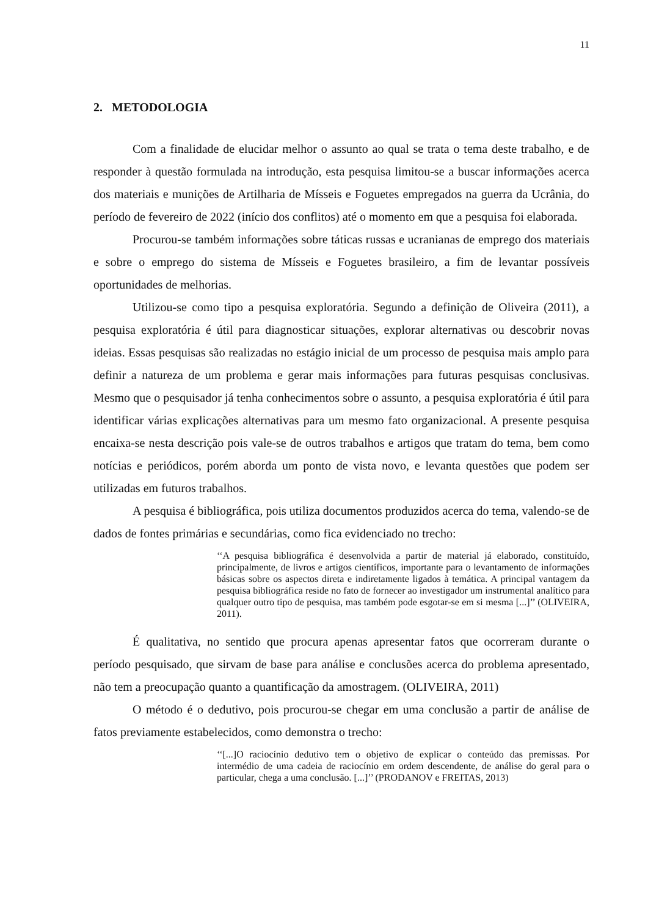11
2. METODOLOGIA
Com a finalidade de elucidar melhor o assunto ao qual se trata o tema deste trabalho, e de responder à questão formulada na introdução, esta pesquisa limitou-se a buscar informações acerca dos materiais e munições de Artilharia de Mísseis e Foguetes empregados na guerra da Ucrânia, do período de fevereiro de 2022 (início dos conflitos) até o momento em que a pesquisa foi elaborada.
Procurou-se também informações sobre táticas russas e ucranianas de emprego dos materiais e sobre o emprego do sistema de Mísseis e Foguetes brasileiro, a fim de levantar possíveis oportunidades de melhorias.
Utilizou-se como tipo a pesquisa exploratória. Segundo a definição de Oliveira (2011), a pesquisa exploratória é útil para diagnosticar situações, explorar alternativas ou descobrir novas ideias. Essas pesquisas são realizadas no estágio inicial de um processo de pesquisa mais amplo para definir a natureza de um problema e gerar mais informações para futuras pesquisas conclusivas. Mesmo que o pesquisador já tenha conhecimentos sobre o assunto, a pesquisa exploratória é útil para identificar várias explicações alternativas para um mesmo fato organizacional. A presente pesquisa encaixa-se nesta descrição pois vale-se de outros trabalhos e artigos que tratam do tema, bem como notícias e periódicos, porém aborda um ponto de vista novo, e levanta questões que podem ser utilizadas em futuros trabalhos.
A pesquisa é bibliográfica, pois utiliza documentos produzidos acerca do tema, valendo-se de dados de fontes primárias e secundárias, como fica evidenciado no trecho:
‘‘A pesquisa bibliográfica é desenvolvida a partir de material já elaborado, constituído, principalmente, de livros e artigos científicos, importante para o levantamento de informações básicas sobre os aspectos direta e indiretamente ligados à temática. A principal vantagem da pesquisa bibliográfica reside no fato de fornecer ao investigador um instrumental analítico para qualquer outro tipo de pesquisa, mas também pode esgotar-se em si mesma [...]’’ (OLIVEIRA, 2011).
É qualitativa, no sentido que procura apenas apresentar fatos que ocorreram durante o período pesquisado, que sirvam de base para análise e conclusões acerca do problema apresentado, não tem a preocupação quanto a quantificação da amostragem. (OLIVEIRA, 2011)
O método é o dedutivo, pois procurou-se chegar em uma conclusão a partir de análise de fatos previamente estabelecidos, como demonstra o trecho:
‘‘[...]O raciocínio dedutivo tem o objetivo de explicar o conteúdo das premissas. Por intermédio de uma cadeia de raciocínio em ordem descendente, de análise do geral para o particular, chega a uma conclusão. [...]’’ (PRODANOV e FREITAS, 2013)